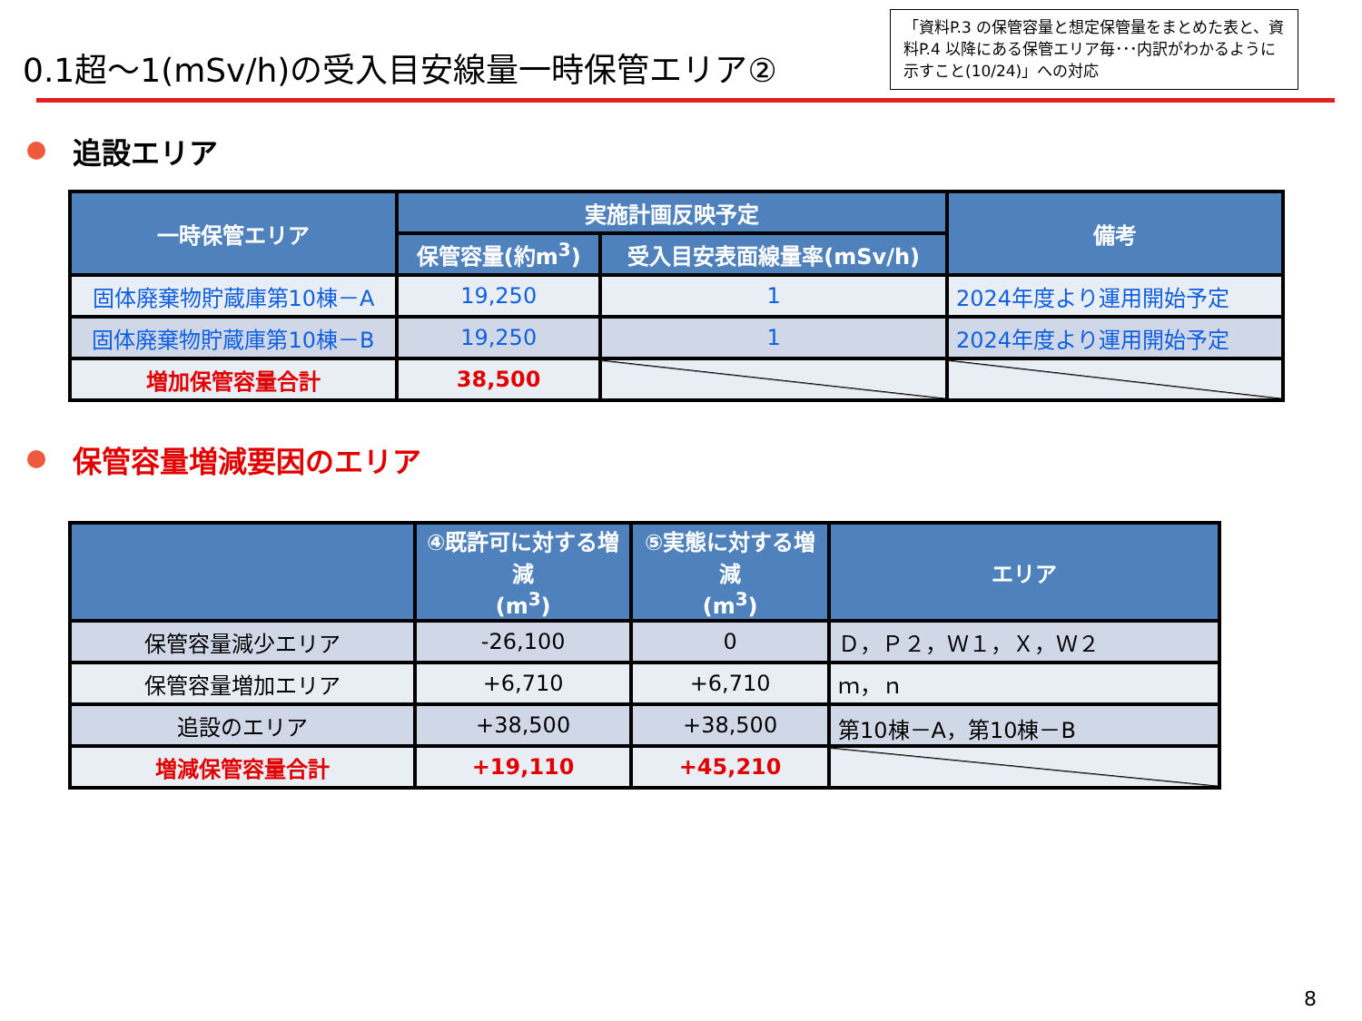0.1超～1(mSv/h)の受入目安線量一時保管エリア②
「資料P.3 の保管容量と想定保管量をまとめた表と、資料P.4 以降にある保管エリア毎･･･内訳がわかるように示すこと(10/24)」への対応
追設エリア
| 一時保管エリア | 実施計画反映予定 | | 備考 |
| --- | --- | --- | --- |
| | 保管容量(約m<sup>3</sup>) | 受入目安表面線量率(mSv/h) | |
| 固体廃棄物貯蔵庫第10棟－A | 19,250 | 1 | 2024年度より運用開始予定 |
| 固体廃棄物貯蔵庫第10棟－B | 19,250 | 1 | 2024年度より運用開始予定 |
| 増加保管容量合計 | 38,500 | | |
保管容量増減要因のエリア
| | ④既許可に対する増減 (m<sup>3</sup>) | ⑤実態に対する増減 (m<sup>3</sup>) | エリア |
| --- | --- | --- | --- |
| 保管容量減少エリア | -26,100 | 0 | Ｄ，Ｐ２，Ｗ１，Ｘ，Ｗ２ |
| 保管容量増加エリア | +6,710 | +6,710 | ｍ，ｎ |
| 追設のエリア | +38,500 | +38,500 | 第10棟－A，第10棟－B |
| 増減保管容量合計 | +19,110 | +45,210 | |
8